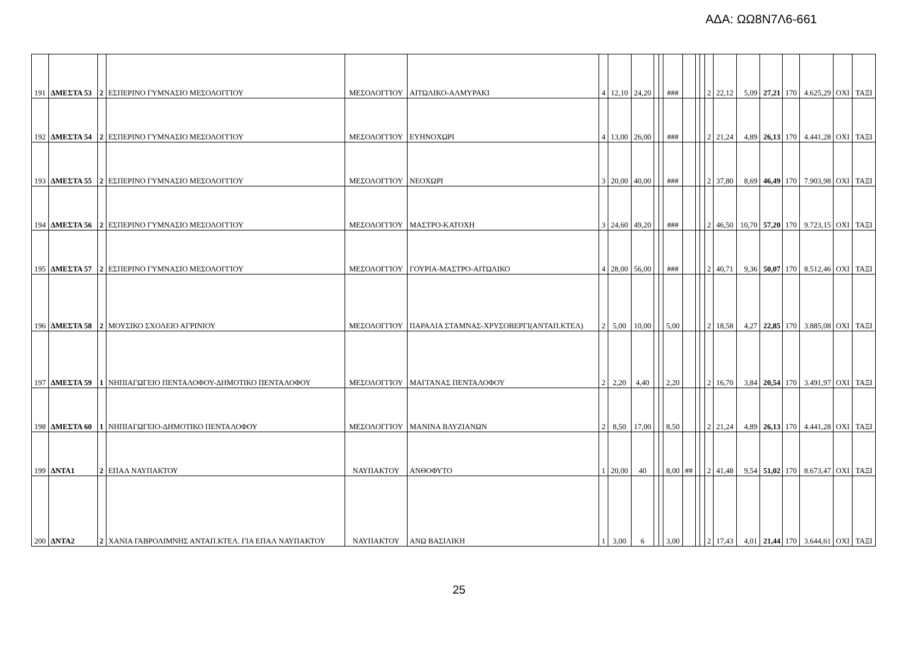ΑΔΑ: ΩΩ8Ν7Λ6-661
| 191 | ΔΜΕΣΤΑ 53 | 2 | ΕΣΠΕΡΙΝΟ ΓΥΜΝΑΣΙΟ ΜΕΣΟΛΟΓΓΙΟΥ | ΜΕΣΟΛΟΓΓΙΟΥ | ΑΙΤΩΛΙΚΟ-ΑΛΜΥΡΑΚΙ | 4 | 12,10 | 24,20 | | | ### | | | | 2 | 22,12 | 5,09 | 27,21 | 170 | 4.625,29 | ΟΧΙ | ΤΑΞΙ |
| 192 | ΔΜΕΣΤΑ 54 | 2 | ΕΣΠΕΡΙΝΟ ΓΥΜΝΑΣΙΟ ΜΕΣΟΛΟΓΓΙΟΥ | ΜΕΣΟΛΟΓΓΙΟΥ | ΕΥΗΝΟΧΩΡΙ | 4 | 13,00 | 26,00 | | | ### | | | | 2 | 21,24 | 4,89 | 26,13 | 170 | 4.441,28 | ΟΧΙ | ΤΑΞΙ |
| 193 | ΔΜΕΣΤΑ 55 | 2 | ΕΣΠΕΡΙΝΟ ΓΥΜΝΑΣΙΟ ΜΕΣΟΛΟΓΓΙΟΥ | ΜΕΣΟΛΟΓΓΙΟΥ | ΝΕΟΧΩΡΙ | 3 | 20,00 | 40,00 | | | ### | | | | 2 | 37,80 | 8,69 | 46,49 | 170 | 7.903,98 | ΟΧΙ | ΤΑΞΙ |
| 194 | ΔΜΕΣΤΑ 56 | 2 | ΕΣΠΕΡΙΝΟ ΓΥΜΝΑΣΙΟ ΜΕΣΟΛΟΓΓΙΟΥ | ΜΕΣΟΛΟΓΓΙΟΥ | ΜΑΣΤΡΟ-ΚΑΤΟΧΗ | 3 | 24,60 | 49,20 | | | ### | | | | 2 | 46,50 | 10,70 | 57,20 | 170 | 9.723,15 | ΟΧΙ | ΤΑΞΙ |
| 195 | ΔΜΕΣΤΑ 57 | 2 | ΕΣΠΕΡΙΝΟ ΓΥΜΝΑΣΙΟ ΜΕΣΟΛΟΓΓΙΟΥ | ΜΕΣΟΛΟΓΓΙΟΥ | ΓΟΥΡΙΑ-ΜΑΣΤΡΟ-ΑΙΤΩΛΙΚΟ | 4 | 28,00 | 56,00 | | | ### | | | | 2 | 40,71 | 9,36 | 50,07 | 170 | 8.512,46 | ΟΧΙ | ΤΑΞΙ |
| 196 | ΔΜΕΣΤΑ 58 | 2 | ΜΟΥΣΙΚΟ ΣΧΟΛΕΙΟ ΑΓΡΙΝΙΟΥ | ΜΕΣΟΛΟΓΓΙΟΥ | ΠΑΡΑΛΙΑ ΣΤΑΜΝΑΣ-ΧΡΥΣΟΒΕΡΓΙ(ΑΝΤΑΠ.ΚΤΕΛ) | 2 | 5,00 | 10,00 | | | 5,00 | | | | 2 | 18,58 | 4,27 | 22,85 | 170 | 3.885,08 | ΟΧΙ | ΤΑΞΙ |
| 197 | ΔΜΕΣΤΑ 59 | 1 | ΝΗΠΙΑΓΩΓΕΙΟ ΠΕΝΤΑΛΟΦΟΥ-ΔΗΜΟΤΙΚΟ ΠΕΝΤΑΛΟΦΟΥ | ΜΕΣΟΛΟΓΓΙΟΥ | ΜΑΓΓΑΝΑΣ ΠΕΝΤΑΛΟΦΟΥ | 2 | 2,20 | 4,40 | | | 2,20 | | | | 2 | 16,70 | 3,84 | 20,54 | 170 | 3.491,97 | ΟΧΙ | ΤΑΞΙ |
| 198 | ΔΜΕΣΤΑ 60 | 1 | ΝΗΠΙΑΓΩΓΕΙΟ-ΔΗΜΟΤΙΚΟ ΠΕΝΤΑΛΟΦΟΥ | ΜΕΣΟΛΟΓΓΙΟΥ | ΜΑΝΙΝΑ ΒΛΥΖΙΑΝΩΝ | 2 | 8,50 | 17,00 | | | 8,50 | | | | 2 | 21,24 | 4,89 | 26,13 | 170 | 4.441,28 | ΟΧΙ | ΤΑΞΙ |
| 199 | ΔΝΤΑ1 | 2 | ΕΠΑΛ ΝΑΥΠΑΚΤΟΥ | ΝΑΥΠΑΚΤΟΥ | ΑΝΘΟΦΥΤΟ | 1 | 20,00 | 40 | | | 8,00 | ## | | | 2 | 41,48 | 9,54 | 51,02 | 170 | 8.673,47 | ΟΧΙ | ΤΑΞΙ |
| 200 | ΔΝΤΑ2 | 2 | ΧΑΝΙΑ ΓΑΒΡΟΛΙΜΝΗΣ ΑΝΤΑΠ.ΚΤΕΛ. ΓΙΑ ΕΠΑΛ ΝΑΥΠΑΚΤΟΥ | ΝΑΥΠΑΚΤΟΥ | ΑΝΩ ΒΑΣΙΛΙΚΗ | 1 | 3,00 | 6 | | | 3,00 | | | | 2 | 17,43 | 4,01 | 21,44 | 170 | 3.644,61 | ΟΧΙ | ΤΑΞΙ |
25